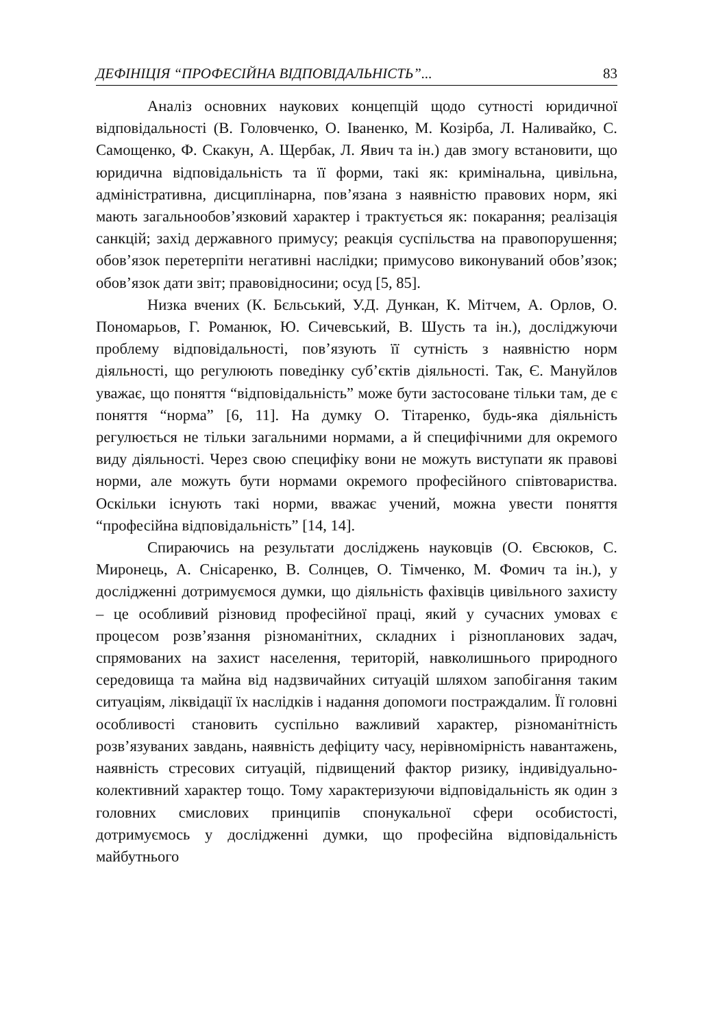ДЕФІНІЦІЯ “ПРОФЕСІЙНА ВІДПОВІДАЛЬНІСТЬ”... 83
Аналіз основних наукових концепцій щодо сутності юридичної відповідальності (В. Головченко, О. Іваненко, М. Козірба, Л. Наливайко, С. Самощенко, Ф. Скакун, А. Щербак, Л. Явич та ін.) дав змогу встановити, що юридична відповідальність та її форми, такі як: кримінальна, цивільна, адміністративна, дисциплінарна, пов’язана з наявністю правових норм, які мають загальнообов’язковий характер і трактується як: покарання; реалізація санкцій; захід державного примусу; реакція суспільства на правопорушення; обов’язок перетерпіти негативні наслідки; примусово виконуваний обов’язок; обов’язок дати звіт; правовідносини; осуд [5, 85].
Низка вчених (К. Бєльський, У.Д. Дункан, К. Мітчем, А. Орлов, О. Пономарьов, Г. Романюк, Ю. Сичевський, В. Шусть та ін.), досліджуючи проблему відповідальності, пов’язують її сутність з наявністю норм діяльності, що регулюють поведінку суб’єктів діяльності. Так, Є. Мануйлов уважає, що поняття “відповідальність” може бути застосоване тільки там, де є поняття “норма” [6, 11]. На думку О. Тітаренко, будь-яка діяльність регулюється не тільки загальними нормами, а й специфічними для окремого виду діяльності. Через свою специфіку вони не можуть виступати як правові норми, але можуть бути нормами окремого професійного співтовариства. Оскільки існують такі норми, вважає учений, можна увести поняття “професійна відповідальність” [14, 14].
Спираючись на результати досліджень науковців (О. Євсюков, С. Миронець, А. Снісаренко, В. Солнцев, О. Тімченко, М. Фомич та ін.), у дослідженні дотримуємося думки, що діяльність фахівців цивільного захисту – це особливий різновид професійної праці, який у сучасних умовах є процесом розв’язання різноманітних, складних і різнопланових задач, спрямованих на захист населення, територій, навколишнього природного середовища та майна від надзвичайних ситуацій шляхом запобігання таким ситуаціям, ліквідації їх наслідків і надання допомоги постраждалим. Її головні особливості становить суспільно важливий характер, різноманітність розв’язуваних завдань, наявність дефіциту часу, нерівномірність навантажень, наявність стресових ситуацій, підвищений фактор ризику, індивідуально-колективний характер тощо. Тому характеризуючи відповідальність як один з головних смислових принципів спонукальної сфери особистості, дотримуємось у дослідженні думки, що професійна відповідальність майбутнього